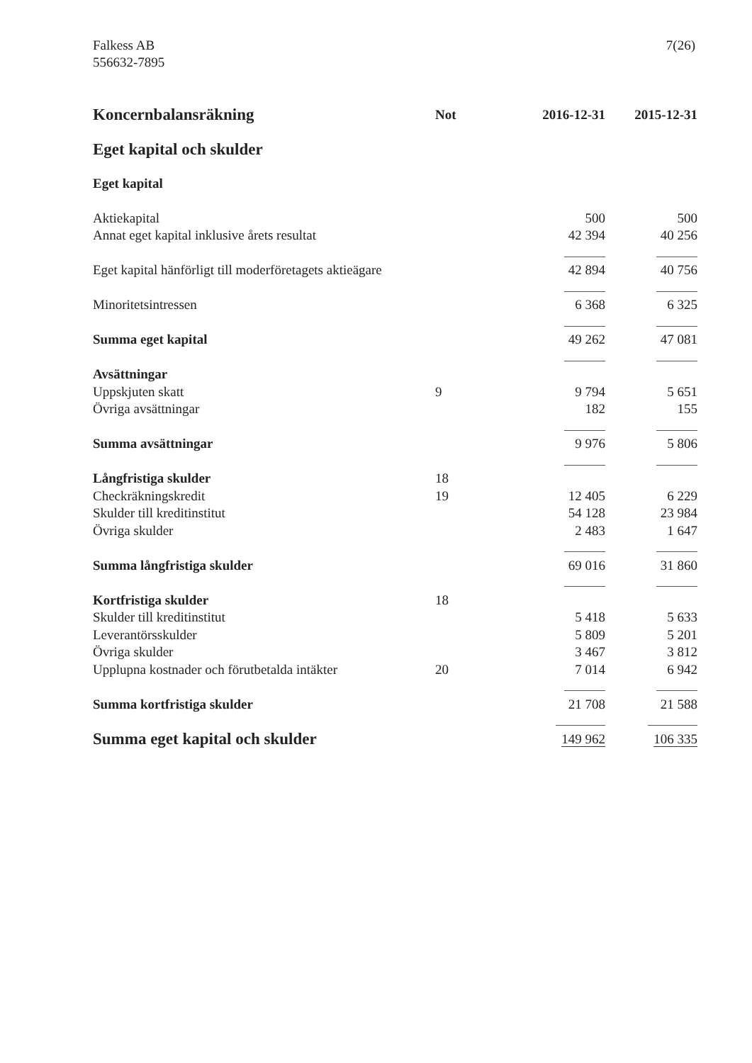Falkess AB
556632-7895
7(26)
| Koncernbalansräkning | Not | 2016-12-31 | 2015-12-31 |
| --- | --- | --- | --- |
| Eget kapital och skulder | | | |
| Eget kapital | | | |
| Aktiekapital | | 500 | 500 |
| Annat eget kapital inklusive årets resultat | | 42 394 | 40 256 |
| Eget kapital hänförligt till moderföretagets aktieägare | | 42 894 | 40 756 |
| Minoritetsintressen | | 6 368 | 6 325 |
| Summa eget kapital | | 49 262 | 47 081 |
| Avsättningar | | | |
| Uppskjuten skatt | 9 | 9 794 | 5 651 |
| Övriga avsättningar | | 182 | 155 |
| Summa avsättningar | | 9 976 | 5 806 |
| Långfristiga skulder | 18 | | |
| Checkräkningskredit | 19 | 12 405 | 6 229 |
| Skulder till kreditinstitut | | 54 128 | 23 984 |
| Övriga skulder | | 2 483 | 1 647 |
| Summa långfristiga skulder | | 69 016 | 31 860 |
| Kortfristiga skulder | 18 | | |
| Skulder till kreditinstitut | | 5 418 | 5 633 |
| Leverantörsskulder | | 5 809 | 5 201 |
| Övriga skulder | | 3 467 | 3 812 |
| Upplupna kostnader och förutbetalda intäkter | 20 | 7 014 | 6 942 |
| Summa kortfristiga skulder | | 21 708 | 21 588 |
| Summa eget kapital och skulder | | 149 962 | 106 335 |